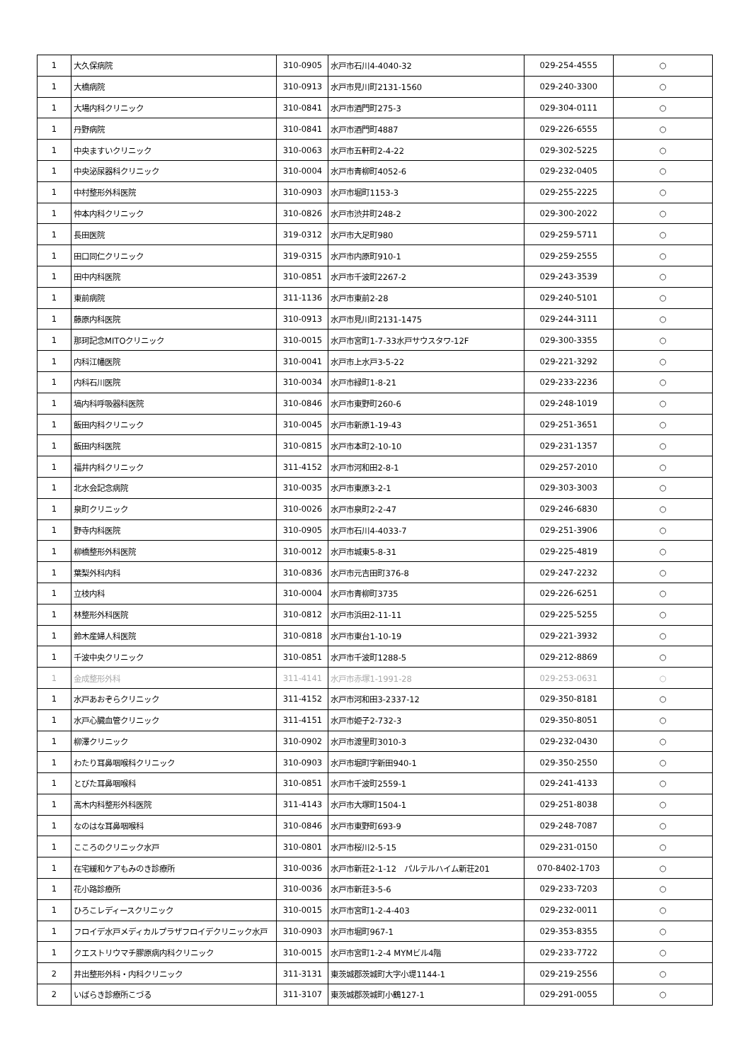| 1 | 大久保病院 | 310-0905 | 水戸市石川4-4040-32 | 029-254-4555 | ○ |
| 1 | 大橋病院 | 310-0913 | 水戸市見川町2131-1560 | 029-240-3300 | ○ |
| 1 | 大場内科クリニック | 310-0841 | 水戸市酒門町275-3 | 029-304-0111 | ○ |
| 1 | 丹野病院 | 310-0841 | 水戸市酒門町4887 | 029-226-6555 | ○ |
| 1 | 中央ますいクリニック | 310-0063 | 水戸市五軒町2-4-22 | 029-302-5225 | ○ |
| 1 | 中央泌尿器科クリニック | 310-0004 | 水戸市青柳町4052-6 | 029-232-0405 | ○ |
| 1 | 中村整形外科医院 | 310-0903 | 水戸市堀町1153-3 | 029-255-2225 | ○ |
| 1 | 仲本内科クリニック | 310-0826 | 水戸市渋井町248-2 | 029-300-2022 | ○ |
| 1 | 長田医院 | 319-0312 | 水戸市大足町980 | 029-259-5711 | ○ |
| 1 | 田口同仁クリニック | 319-0315 | 水戸市内原町910-1 | 029-259-2555 | ○ |
| 1 | 田中内科医院 | 310-0851 | 水戸市千波町2267-2 | 029-243-3539 | ○ |
| 1 | 東前病院 | 311-1136 | 水戸市東前2-28 | 029-240-5101 | ○ |
| 1 | 藤原内科医院 | 310-0913 | 水戸市見川町2131-1475 | 029-244-3111 | ○ |
| 1 | 那珂記念MITOクリニック | 310-0015 | 水戸市宮町1-7-33水戸サウスタワ-12F | 029-300-3355 | ○ |
| 1 | 内科江幡医院 | 310-0041 | 水戸市上水戸3-5-22 | 029-221-3292 | ○ |
| 1 | 内科石川医院 | 310-0034 | 水戸市緑町1-8-21 | 029-233-2236 | ○ |
| 1 | 塙内科呼吸器科医院 | 310-0846 | 水戸市東野町260-6 | 029-248-1019 | ○ |
| 1 | 飯田内科クリニック | 310-0045 | 水戸市新原1-19-43 | 029-251-3651 | ○ |
| 1 | 飯田内科医院 | 310-0815 | 水戸市本町2-10-10 | 029-231-1357 | ○ |
| 1 | 福井内科クリニック | 311-4152 | 水戸市河和田2-8-1 | 029-257-2010 | ○ |
| 1 | 北水会記念病院 | 310-0035 | 水戸市東原3-2-1 | 029-303-3003 | ○ |
| 1 | 泉町クリニック | 310-0026 | 水戸市泉町2-2-47 | 029-246-6830 | ○ |
| 1 | 野寺内科医院 | 310-0905 | 水戸市石川4-4033-7 | 029-251-3906 | ○ |
| 1 | 柳橋整形外科医院 | 310-0012 | 水戸市城東5-8-31 | 029-225-4819 | ○ |
| 1 | 葉梨外科内科 | 310-0836 | 水戸市元吉田町376-8 | 029-247-2232 | ○ |
| 1 | 立枝内科 | 310-0004 | 水戸市青柳町3735 | 029-226-6251 | ○ |
| 1 | 林整形外科医院 | 310-0812 | 水戸市浜田2-11-11 | 029-225-5255 | ○ |
| 1 | 鈴木産婦人科医院 | 310-0818 | 水戸市東台1-10-19 | 029-221-3932 | ○ |
| 1 | 千波中央クリニック | 310-0851 | 水戸市千波町1288-5 | 029-212-8869 | ○ |
| 1 | 金成整形外科 | 311-4141 | 水戸市赤塚1-1991-28 | 029-253-0631 | ○ |
| 1 | 水戸あおぞらクリニック | 311-4152 | 水戸市河和田3-2337-12 | 029-350-8181 | ○ |
| 1 | 水戸心臓血管クリニック | 311-4151 | 水戸市姫子2-732-3 | 029-350-8051 | ○ |
| 1 | 柳澤クリニック | 310-0902 | 水戸市渡里町3010-3 | 029-232-0430 | ○ |
| 1 | わたり耳鼻咽喉科クリニック | 310-0903 | 水戸市堀町字新田940-1 | 029-350-2550 | ○ |
| 1 | とびた耳鼻咽喉科 | 310-0851 | 水戸市千波町2559-1 | 029-241-4133 | ○ |
| 1 | 高木内科整形外科医院 | 311-4143 | 水戸市大塚町1504-1 | 029-251-8038 | ○ |
| 1 | なのはな耳鼻咽喉科 | 310-0846 | 水戸市東野町693-9 | 029-248-7087 | ○ |
| 1 | こころのクリニック水戸 | 310-0801 | 水戸市桜川2-5-15 | 029-231-0150 | ○ |
| 1 | 在宅緩和ケアもみのき診療所 | 310-0036 | 水戸市新荘2-1-12 パルテルハイム新荘201 | 070-8402-1703 | ○ |
| 1 | 花小路診療所 | 310-0036 | 水戸市新荘3-5-6 | 029-233-7203 | ○ |
| 1 | ひろこレディースクリニック | 310-0015 | 水戸市宮町1-2-4-403 | 029-232-0011 | ○ |
| 1 | フロイデ水戸メディカルプラザフロイデクリニック水戸 | 310-0903 | 水戸市堀町967-1 | 029-353-8355 | ○ |
| 1 | クエストリウマチ膠原病内科クリニック | 310-0015 | 水戸市宮町1-2-4 MYMビル4階 | 029-233-7722 | ○ |
| 2 | 井出整形外科・内科クリニック | 311-3131 | 東茨城郡茨城町大字小堤1144-1 | 029-219-2556 | ○ |
| 2 | いばらき診療所こづる | 311-3107 | 東茨城郡茨城町小鶴127-1 | 029-291-0055 | ○ |